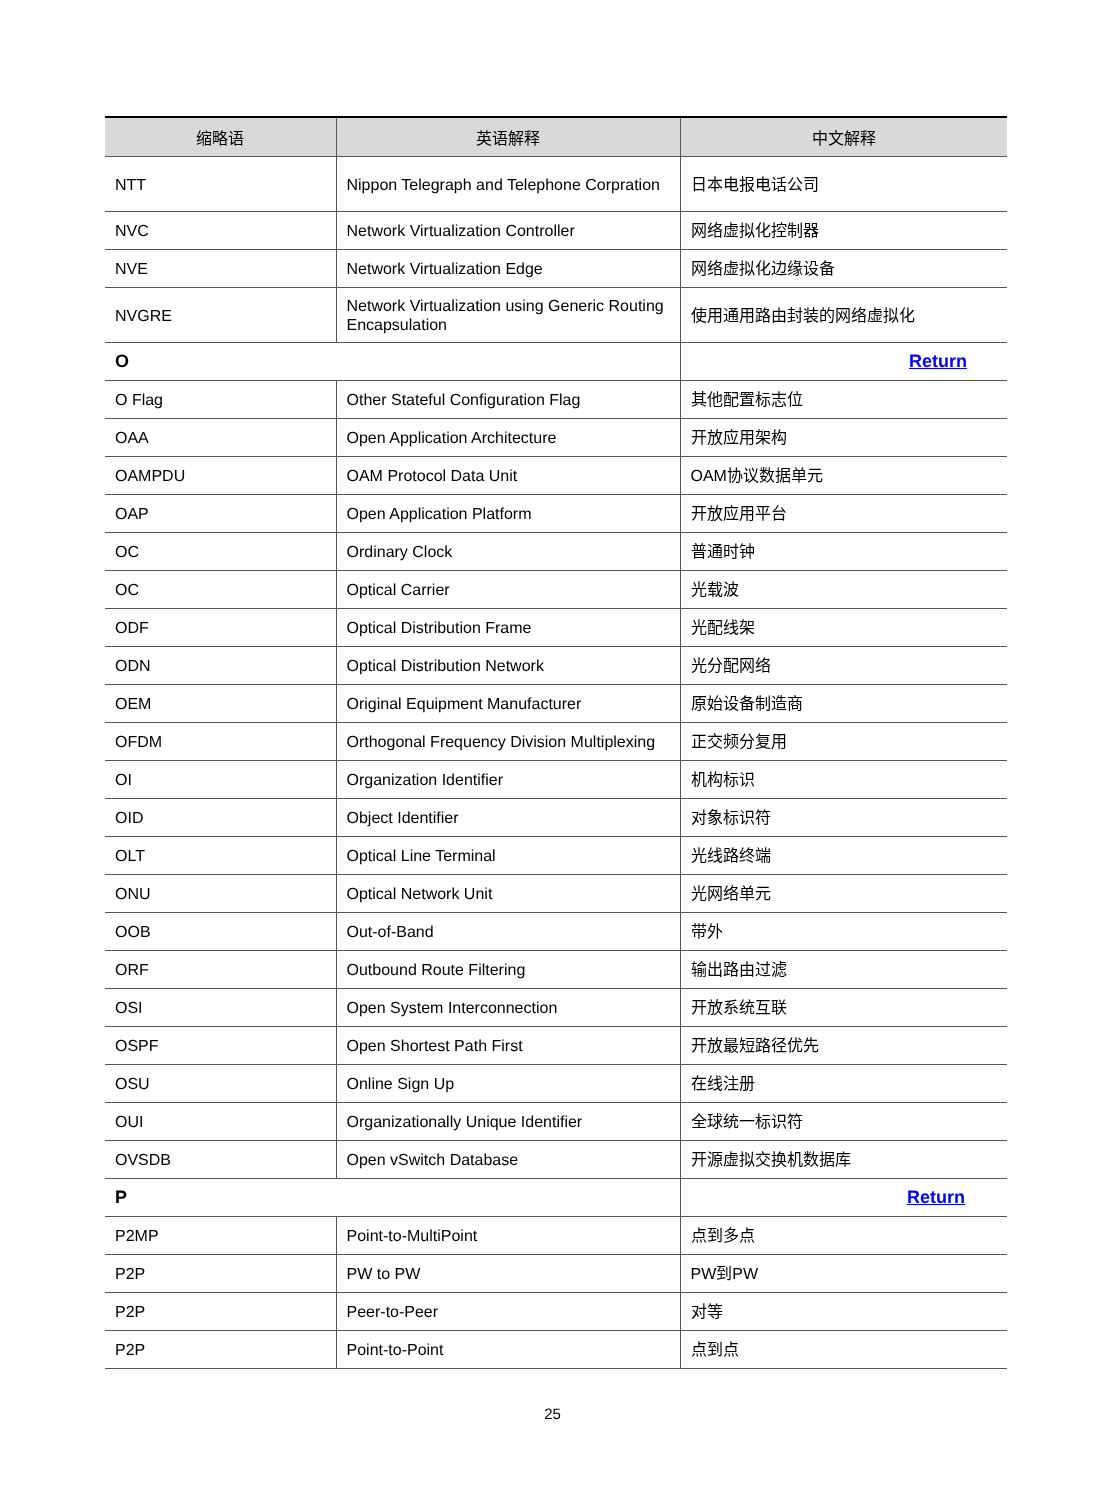| 缩略语 | 英语解释 | 中文解释 |
| --- | --- | --- |
| NTT | Nippon Telegraph and Telephone Corpration | 日本电报电话公司 |
| NVC | Network Virtualization Controller | 网络虚拟化控制器 |
| NVE | Network Virtualization Edge | 网络虚拟化边缘设备 |
| NVGRE | Network Virtualization using Generic Routing Encapsulation | 使用通用路由封装的网络虚拟化 |
| O | | Return |
| O Flag | Other Stateful Configuration Flag | 其他配置标志位 |
| OAA | Open Application Architecture | 开放应用架构 |
| OAMPDU | OAM Protocol Data Unit | OAM协议数据单元 |
| OAP | Open Application Platform | 开放应用平台 |
| OC | Ordinary Clock | 普通时钟 |
| OC | Optical Carrier | 光载波 |
| ODF | Optical Distribution Frame | 光配线架 |
| ODN | Optical Distribution Network | 光分配网络 |
| OEM | Original Equipment Manufacturer | 原始设备制造商 |
| OFDM | Orthogonal Frequency Division Multiplexing | 正交频分复用 |
| OI | Organization Identifier | 机构标识 |
| OID | Object Identifier | 对象标识符 |
| OLT | Optical Line Terminal | 光线路终端 |
| ONU | Optical Network Unit | 光网络单元 |
| OOB | Out-of-Band | 带外 |
| ORF | Outbound Route Filtering | 输出路由过滤 |
| OSI | Open System Interconnection | 开放系统互联 |
| OSPF | Open Shortest Path First | 开放最短路径优先 |
| OSU | Online Sign Up | 在线注册 |
| OUI | Organizationally Unique Identifier | 全球统一标识符 |
| OVSDB | Open vSwitch Database | 开源虚拟交换机数据库 |
| P | | Return |
| P2MP | Point-to-MultiPoint | 点到多点 |
| P2P | PW to PW | PW到PW |
| P2P | Peer-to-Peer | 对等 |
| P2P | Point-to-Point | 点到点 |
25